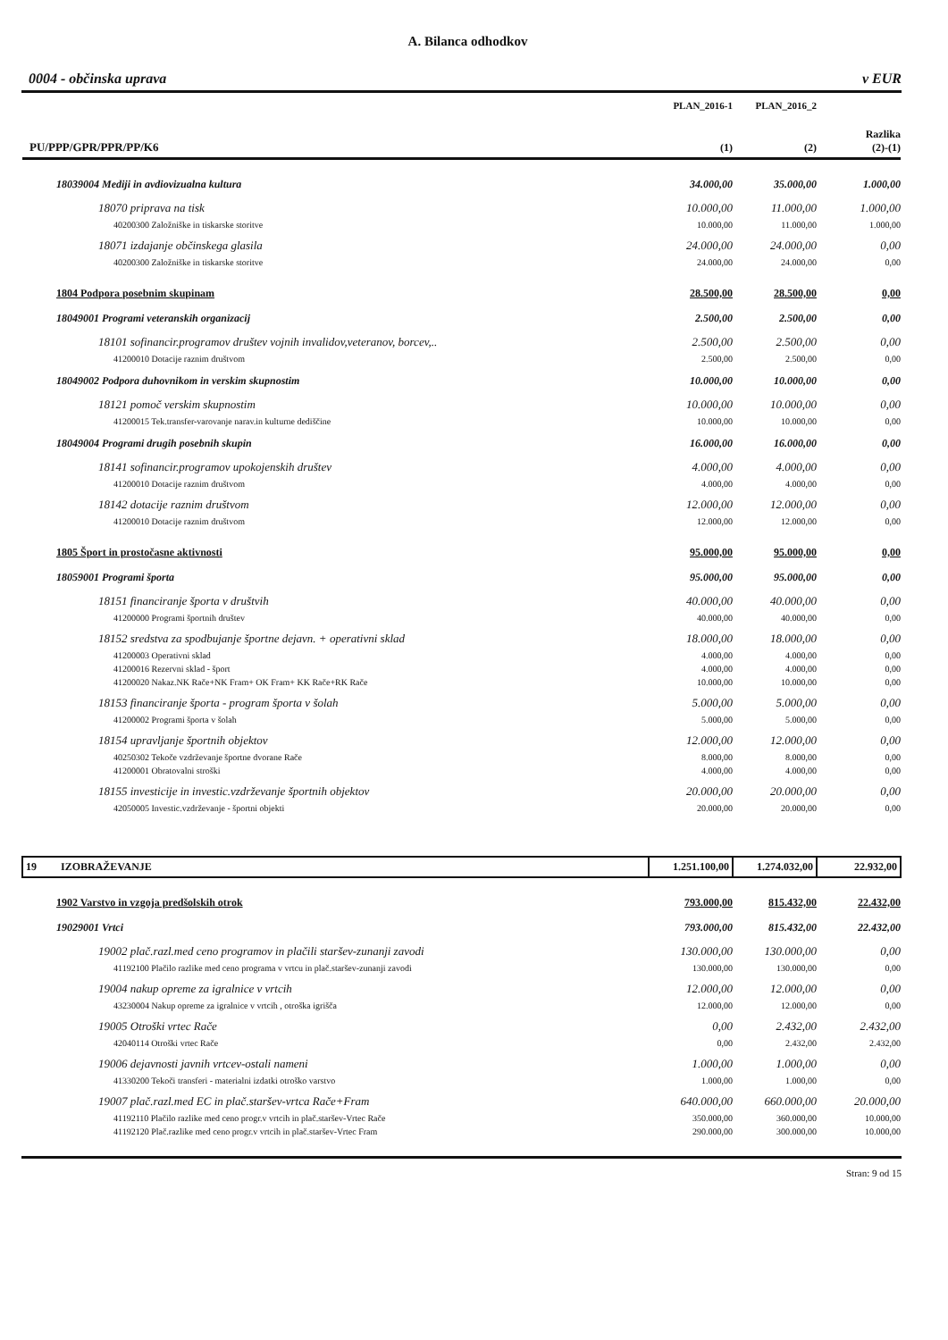A. Bilanca odhodkov
0004 - občinska uprava v EUR
| | PLAN_2016-1 | PLAN_2016_2 | |
| PU/PPP/GPR/PPR/PP/K6 | (1) | (2) | Razlika (2)-(1) |
| 18039004 Mediji in avdiovizualna kultura | 34.000,00 | 35.000,00 | 1.000,00 |
| 18070 priprava na tisk | 10.000,00 | 11.000,00 | 1.000,00 |
| 40200300 Založniške in tiskarske storitve | 10.000,00 | 11.000,00 | 1.000,00 |
| 18071 izdajanje občinskega glasila | 24.000,00 | 24.000,00 | 0,00 |
| 40200300 Založniške in tiskarske storitve | 24.000,00 | 24.000,00 | 0,00 |
| 1804 Podpora posebnim skupinam | 28.500,00 | 28.500,00 | 0,00 |
| 18049001 Programi veteranskih organizacij | 2.500,00 | 2.500,00 | 0,00 |
| 18101 sofinancir.programov društev vojnih invalidov,veteranov, borcev,.. | 2.500,00 | 2.500,00 | 0,00 |
| 41200010 Dotacije raznim društvom | 2.500,00 | 2.500,00 | 0,00 |
| 18049002 Podpora duhovnikom in verskim skupnostim | 10.000,00 | 10.000,00 | 0,00 |
| 18121 pomoč verskim skupnostim | 10.000,00 | 10.000,00 | 0,00 |
| 41200015 Tek.transfer-varovanje narav.in kulturne dediščine | 10.000,00 | 10.000,00 | 0,00 |
| 18049004 Programi drugih posebnih skupin | 16.000,00 | 16.000,00 | 0,00 |
| 18141 sofinancir.programov upokojenskih društev | 4.000,00 | 4.000,00 | 0,00 |
| 41200010 Dotacije raznim društvom | 4.000,00 | 4.000,00 | 0,00 |
| 18142 dotacije raznim društvom | 12.000,00 | 12.000,00 | 0,00 |
| 41200010 Dotacije raznim društvom | 12.000,00 | 12.000,00 | 0,00 |
| 1805 Šport in prostočasne aktivnosti | 95.000,00 | 95.000,00 | 0,00 |
| 18059001 Programi športa | 95.000,00 | 95.000,00 | 0,00 |
| 18151 financiranje športa v društvih | 40.000,00 | 40.000,00 | 0,00 |
| 41200000 Programi športnih društev | 40.000,00 | 40.000,00 | 0,00 |
| 18152 sredstva za spodbujanje športne dejavn. + operativni sklad | 18.000,00 | 18.000,00 | 0,00 |
| 41200003 Operativni sklad | 4.000,00 | 4.000,00 | 0,00 |
| 41200016 Rezervni sklad - šport | 4.000,00 | 4.000,00 | 0,00 |
| 41200020 Nakaz.NK Rače+NK Fram+ OK Fram+ KK Rače+RK Rače | 10.000,00 | 10.000,00 | 0,00 |
| 18153 financiranje športa - program športa v šolah | 5.000,00 | 5.000,00 | 0,00 |
| 41200002 Programi športa v šolah | 5.000,00 | 5.000,00 | 0,00 |
| 18154 upravljanje športnih objektov | 12.000,00 | 12.000,00 | 0,00 |
| 40250302 Tekoče vzdrževanje športne dvorane Rače | 8.000,00 | 8.000,00 | 0,00 |
| 41200001 Obratovalni stroški | 4.000,00 | 4.000,00 | 0,00 |
| 18155 investicije in investic.vzdrževanje športnih objektov | 20.000,00 | 20.000,00 | 0,00 |
| 42050005 Investic.vzdrževanje - športni objekti | 20.000,00 | 20.000,00 | 0,00 |
| 19 IZOBRAŽEVANJE | 1.251.100,00 | 1.274.032,00 | 22.932,00 |
| 1902 Varstvo in vzgoja predšolskih otrok | 793.000,00 | 815.432,00 | 22.432,00 |
| 19029001 Vrtci | 793.000,00 | 815.432,00 | 22.432,00 |
| 19002 plač.razl.med ceno programov in plačili staršev-zunanji zavodi | 130.000,00 | 130.000,00 | 0,00 |
| 41192100 Plačilo razlike med ceno programa v vrtcu in plač.staršev-zunanji zavodi | 130.000,00 | 130.000,00 | 0,00 |
| 19004 nakup opreme za igralnice v vrtcih | 12.000,00 | 12.000,00 | 0,00 |
| 43230004 Nakup opreme za igralnice v vrtcih , otroška igrišča | 12.000,00 | 12.000,00 | 0,00 |
| 19005 Otroški vrtec Rače | 0,00 | 2.432,00 | 2.432,00 |
| 42040114 Otroški vrtec Rače | 0,00 | 2.432,00 | 2.432,00 |
| 19006 dejavnosti javnih vrtcev-ostali nameni | 1.000,00 | 1.000,00 | 0,00 |
| 41330200 Tekoči transferi - materialni izdatki otroško varstvo | 1.000,00 | 1.000,00 | 0,00 |
| 19007 plač.razl.med EC in plač.staršev-vrtca Rače+Fram | 640.000,00 | 660.000,00 | 20.000,00 |
| 41192110 Plačilo razlike med ceno progr.v vrtcih in plač.staršev-Vrtec Rače | 350.000,00 | 360.000,00 | 10.000,00 |
| 41192120 Plač.razlike med ceno progr.v vrtcih in plač.staršev-Vrtec Fram | 290.000,00 | 300.000,00 | 10.000,00 |
Stran: 9 od 15